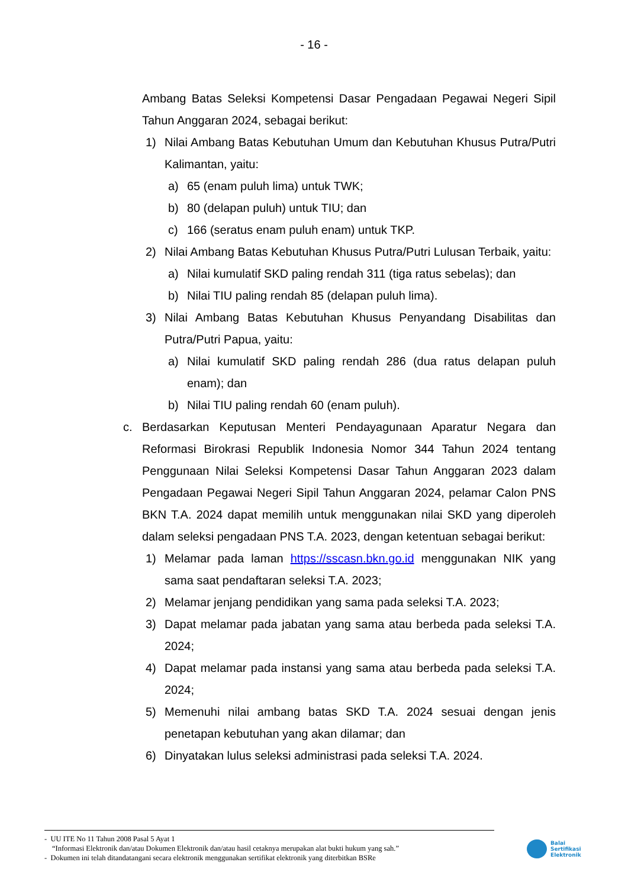- 16 -
Ambang Batas Seleksi Kompetensi Dasar Pengadaan Pegawai Negeri Sipil Tahun Anggaran 2024, sebagai berikut:
1) Nilai Ambang Batas Kebutuhan Umum dan Kebutuhan Khusus Putra/Putri Kalimantan, yaitu:
a) 65 (enam puluh lima) untuk TWK;
b) 80 (delapan puluh) untuk TIU; dan
c) 166 (seratus enam puluh enam) untuk TKP.
2) Nilai Ambang Batas Kebutuhan Khusus Putra/Putri Lulusan Terbaik, yaitu:
a) Nilai kumulatif SKD paling rendah 311 (tiga ratus sebelas); dan
b) Nilai TIU paling rendah 85 (delapan puluh lima).
3) Nilai Ambang Batas Kebutuhan Khusus Penyandang Disabilitas dan Putra/Putri Papua, yaitu:
a) Nilai kumulatif SKD paling rendah 286 (dua ratus delapan puluh enam); dan
b) Nilai TIU paling rendah 60 (enam puluh).
c. Berdasarkan Keputusan Menteri Pendayagunaan Aparatur Negara dan Reformasi Birokrasi Republik Indonesia Nomor 344 Tahun 2024 tentang Penggunaan Nilai Seleksi Kompetensi Dasar Tahun Anggaran 2023 dalam Pengadaan Pegawai Negeri Sipil Tahun Anggaran 2024, pelamar Calon PNS BKN T.A. 2024 dapat memilih untuk menggunakan nilai SKD yang diperoleh dalam seleksi pengadaan PNS T.A. 2023, dengan ketentuan sebagai berikut:
1) Melamar pada laman https://sscasn.bkn.go.id menggunakan NIK yang sama saat pendaftaran seleksi T.A. 2023;
2) Melamar jenjang pendidikan yang sama pada seleksi T.A. 2023;
3) Dapat melamar pada jabatan yang sama atau berbeda pada seleksi T.A. 2024;
4) Dapat melamar pada instansi yang sama atau berbeda pada seleksi T.A. 2024;
5) Memenuhi nilai ambang batas SKD T.A. 2024 sesuai dengan jenis penetapan kebutuhan yang akan dilamar; dan
6) Dinyatakan lulus seleksi administrasi pada seleksi T.A. 2024.
- UU ITE No 11 Tahun 2008 Pasal 5 Ayat 1
“Informasi Elektronik dan/atau Dokumen Elektronik dan/atau hasil cetaknya merupakan alat bukti hukum yang sah.”
- Dokumen ini telah ditandatangani secara elektronik menggunakan sertifikat elektronik yang diterbitkan BSRe
Balai
Sertifikasi
Elektronik